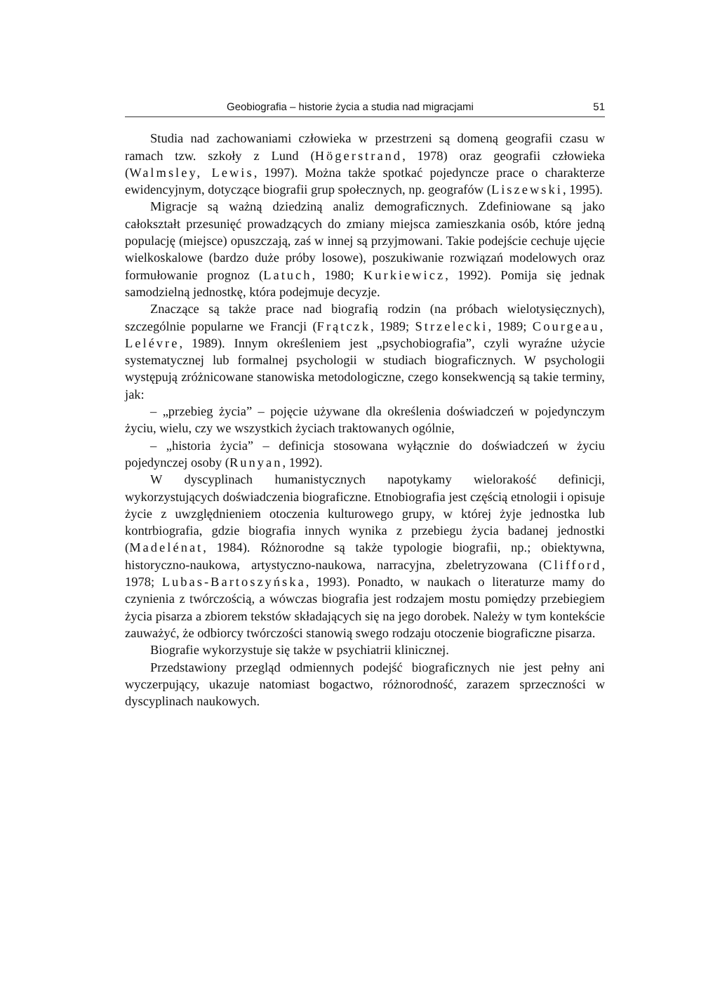Geobiografia – historie życia a studia nad migracjami 51
Studia nad zachowaniami człowieka w przestrzeni są domeną geografii czasu w ramach tzw. szkoły z Lund (Högerstrand, 1978) oraz geografii człowieka (Walmsley, Lewis, 1997). Można także spotkać pojedyncze prace o charakterze ewidencyjnym, dotyczące biografii grup społecznych, np. geografów (Liszewski, 1995).
Migracje są ważną dziedziną analiz demograficznych. Zdefiniowane są jako całokształt przesunięć prowadzących do zmiany miejsca zamieszkania osób, które jedną populację (miejsce) opuszczają, zaś w innej są przyjmowani. Takie podejście cechuje ujęcie wielkoskalowe (bardzo duże próby losowe), poszukiwanie rozwiązań modelowych oraz formułowanie prognoz (Latuch, 1980; Kurkiewicz, 1992). Pomija się jednak samodzielną jednostkę, która podejmuje decyzje.
Znaczące są także prace nad biografią rodzin (na próbach wielotysięcznych), szczególnie popularne we Francji (Frątczk, 1989; Strzelecki, 1989; Courgeau, Lelévre, 1989). Innym określeniem jest „psychobiografia”, czyli wyraźne użycie systematycznej lub formalnej psychologii w studiach biograficznych. W psychologii występują zróżnicowane stanowiska metodologiczne, czego konsekwencją są takie terminy, jak:
– „przebieg życia” – pojęcie używane dla określenia doświadczeń w pojedynczym życiu, wielu, czy we wszystkich życiach traktowanych ogólnie,
– „historia życia” – definicja stosowana wyłącznie do doświadczeń w życiu pojedynczej osoby (Runyan, 1992).
W dyscyplinach humanistycznych napotykamy wielorakość definicji, wykorzystujących doświadczenia biograficzne. Etnobiografia jest częścią etnologii i opisuje życie z uwzględnieniem otoczenia kulturowego grupy, w której żyje jednostka lub kontrbiografia, gdzie biografia innych wynika z przebiegu życia badanej jednostki (Madelénat, 1984). Różnorodne są także typologie biografii, np.; obiektywna, historyczno-naukowa, artystyczno-naukowa, narracyjna, zbeletryzowana (Clifford, 1978; Lubas-Bartoszyńska, 1993). Ponadto, w naukach o literaturze mamy do czynienia z twórczością, a wówczas biografia jest rodzajem mostu pomiędzy przebiegiem życia pisarza a zbiorem tekstów składających się na jego dorobek. Należy w tym kontekście zauważyć, że odbiorcy twórczości stanowią swego rodzaju otoczenie biograficzne pisarza.
Biografie wykorzystuje się także w psychiatrii klinicznej.
Przedstawiony przegląd odmiennych podejść biograficznych nie jest pełny ani wyczerpujący, ukazuje natomiast bogactwo, różnorodność, zarazem sprzeczności w dyscyplinach naukowych.